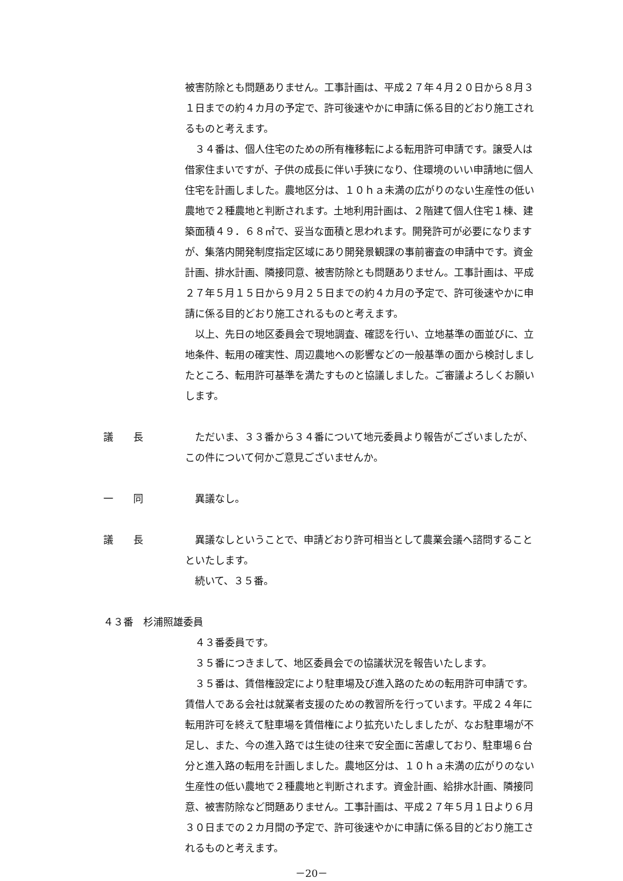被害防除とも問題ありません。工事計画は、平成２７年４月２０日から８月３１日までの約４カ月の予定で、許可後速やかに申請に係る目的どおり施工されるものと考えます。
　３４番は、個人住宅のための所有権移転による転用許可申請です。譲受人は借家住まいですが、子供の成長に伴い手狭になり、住環境のいい申請地に個人住宅を計画しました。農地区分は、１０ｈａ未満の広がりのない生産性の低い農地で２種農地と判断されます。土地利用計画は、２階建て個人住宅１棟、建築面積４９．６８㎡で、妥当な面積と思われます。開発許可が必要になりますが、集落内開発制度指定区域にあり開発景観課の事前審査の申請中です。資金計画、排水計画、隣接同意、被害防除とも問題ありません。工事計画は、平成２７年５月１５日から９月２５日までの約４カ月の予定で、許可後速やかに申請に係る目的どおり施工されるものと考えます。
　以上、先日の地区委員会で現地調査、確認を行い、立地基準の面並びに、立地条件、転用の確実性、周辺農地への影響などの一般基準の面から検討しましたところ、転用許可基準を満たすものと協議しました。ご審議よろしくお願いします。
議　　長 　ただいま、３３番から３４番について地元委員より報告がございましたが、この件について何かご意見ございませんか。
一　　同 　異議なし。
議　　長 　異議なしということで、申請どおり許可相当として農業会議へ諮問することといたします。
　続いて、３５番。
４３番　杉浦照雄委員
　４３番委員です。
　３５番につきまして、地区委員会での協議状況を報告いたします。
　３５番は、賃借権設定により駐車場及び進入路のための転用許可申請です。賃借人である会社は就業者支援のための教習所を行っています。平成２４年に転用許可を終えて駐車場を賃借権により拡充いたしましたが、なお駐車場が不足し、また、今の進入路では生徒の往来で安全面に苦慮しており、駐車場６台分と進入路の転用を計画しました。農地区分は、１０ｈａ未満の広がりのない生産性の低い農地で２種農地と判断されます。資金計画、給排水計画、隣接同意、被害防除など問題ありません。工事計画は、平成２７年５月１日より６月３０日までの２カ月間の予定で、許可後速やかに申請に係る目的どおり施工されるものと考えます。
－20－